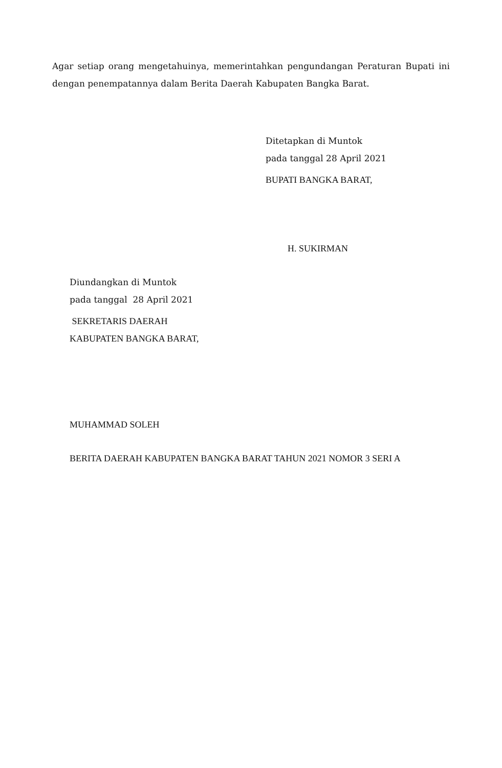Agar setiap orang mengetahuinya, memerintahkan pengundangan Peraturan Bupati ini dengan penempatannya dalam Berita Daerah Kabupaten Bangka Barat.
Ditetapkan di Muntok
pada tanggal 28 April 2021
BUPATI BANGKA BARAT,
H. SUKIRMAN
Diundangkan di Muntok
pada tanggal 28 April 2021
SEKRETARIS DAERAH
KABUPATEN BANGKA BARAT,
MUHAMMAD SOLEH
BERITA DAERAH KABUPATEN BANGKA BARAT TAHUN 2021 NOMOR 3 SERI A